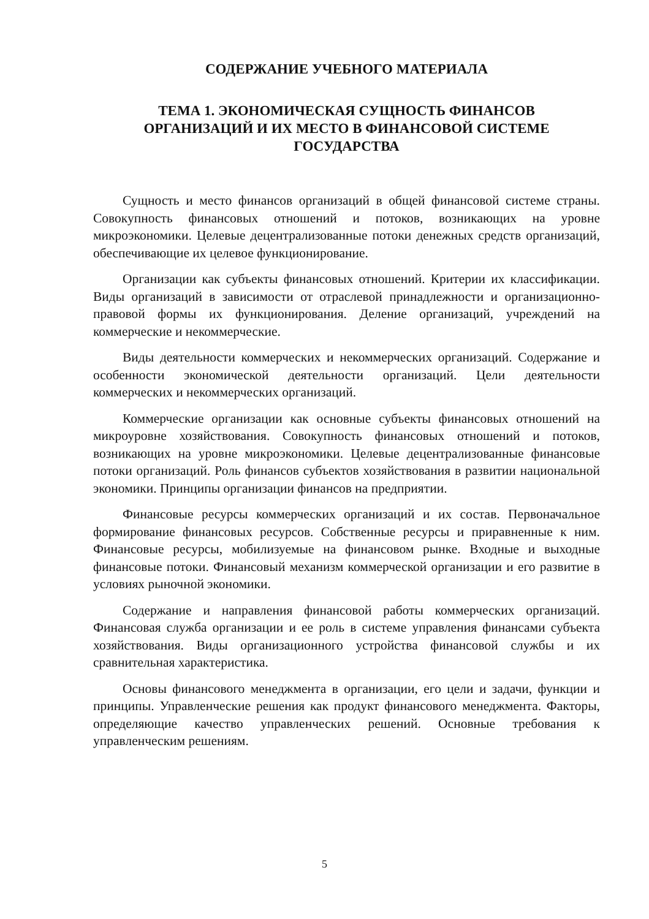СОДЕРЖАНИЕ УЧЕБНОГО МАТЕРИАЛА
ТЕМА 1. ЭКОНОМИЧЕСКАЯ СУЩНОСТЬ ФИНАНСОВ
ОРГАНИЗАЦИЙ И ИХ МЕСТО В ФИНАНСОВОЙ СИСТЕМЕ
ГОСУДАРСТВА
Сущность и место финансов организаций в общей финансовой системе страны. Совокупность финансовых отношений и потоков, возникающих на уровне микроэкономики. Целевые децентрализованные потоки денежных средств организаций, обеспечивающие их целевое функционирование.
Организации как субъекты финансовых отношений. Критерии их классификации. Виды организаций в зависимости от отраслевой принадлежности и организационно-правовой формы их функционирования. Деление организаций, учреждений на коммерческие и некоммерческие.
Виды деятельности коммерческих и некоммерческих организаций. Содержание и особенности экономической деятельности организаций. Цели деятельности коммерческих и некоммерческих организаций.
Коммерческие организации как основные субъекты финансовых отношений на микроуровне хозяйствования. Совокупность финансовых отношений и потоков, возникающих на уровне микроэкономики. Целевые децентрализованные финансовые потоки организаций. Роль финансов субъектов хозяйствования в развитии национальной экономики. Принципы организации финансов на предприятии.
Финансовые ресурсы коммерческих организаций и их состав. Первоначальное формирование финансовых ресурсов. Собственные ресурсы и приравненные к ним. Финансовые ресурсы, мобилизуемые на финансовом рынке. Входные и выходные финансовые потоки. Финансовый механизм коммерческой организации и его развитие в условиях рыночной экономики.
Содержание и направления финансовой работы коммерческих организаций. Финансовая служба организации и ее роль в системе управления финансами субъекта хозяйствования. Виды организационного устройства финансовой службы и их сравнительная характеристика.
Основы финансового менеджмента в организации, его цели и задачи, функции и принципы. Управленческие решения как продукт финансового менеджмента. Факторы, определяющие качество управленческих решений. Основные требования к управленческим решениям.
5